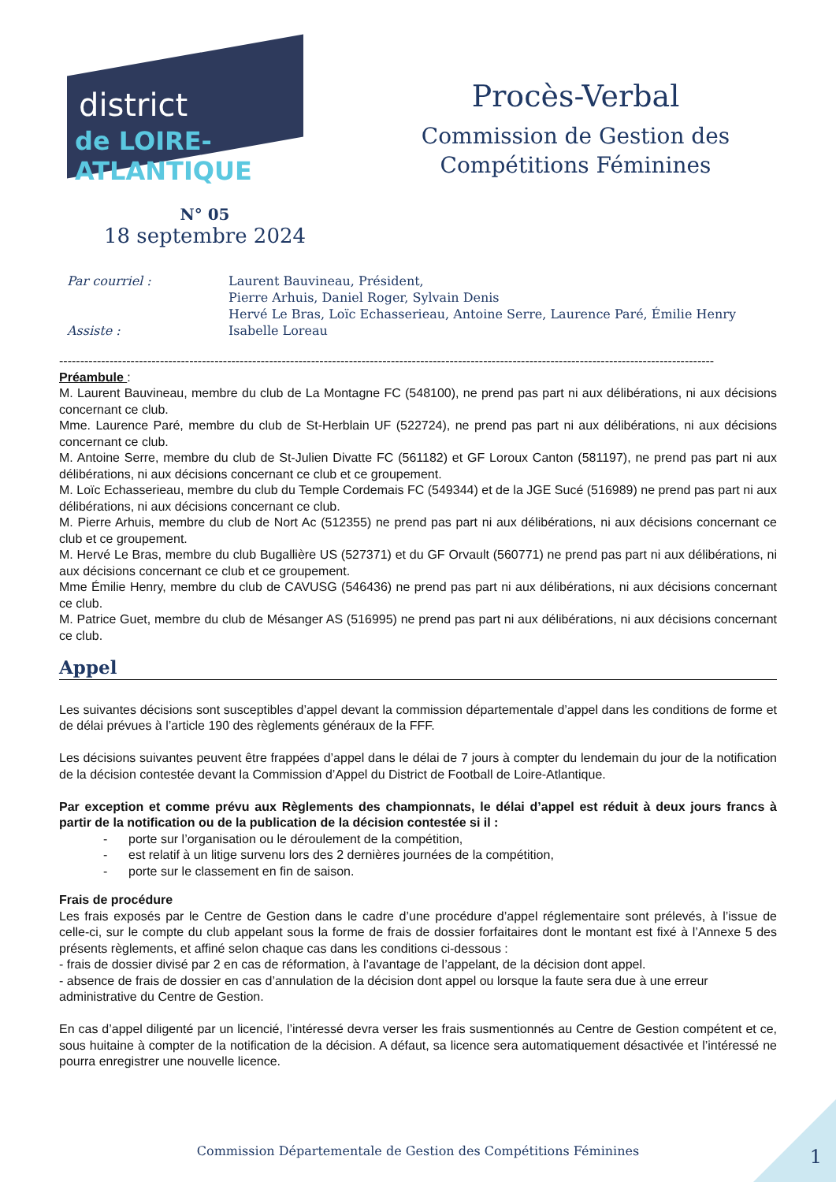district
de LOIRE-ATLANTIQUE
Procès-Verbal
Commission de Gestion des
Compétitions Féminines
N° 05
18 septembre 2024
Par courriel :
Laurent Bauvineau, Président,
Pierre Arhuis, Daniel Roger, Sylvain Denis
Hervé Le Bras, Loïc Echasserieau, Antoine Serre, Laurence Paré, Émilie Henry
Assiste :
Isabelle Loreau
------------------------------------------------------------------------------------------------------------------------------------------------------------
Préambule :
M. Laurent Bauvineau, membre du club de La Montagne FC (548100), ne prend pas part ni aux délibérations, ni aux décisions concernant ce club.
Mme. Laurence Paré, membre du club de St-Herblain UF (522724), ne prend pas part ni aux délibérations, ni aux décisions concernant ce club.
M. Antoine Serre, membre du club de St-Julien Divatte FC (561182) et GF Loroux Canton (581197), ne prend pas part ni aux délibérations, ni aux décisions concernant ce club et ce groupement.
M. Loïc Echasserieau, membre du club du Temple Cordemais FC (549344) et de la JGE Sucé (516989) ne prend pas part ni aux délibérations, ni aux décisions concernant ce club.
M. Pierre Arhuis, membre du club de Nort Ac (512355) ne prend pas part ni aux délibérations, ni aux décisions concernant ce club et ce groupement.
M. Hervé Le Bras, membre du club Bugallière US (527371) et du GF Orvault (560771) ne prend pas part ni aux délibérations, ni aux décisions concernant ce club et ce groupement.
Mme Émilie Henry, membre du club de CAVUSG (546436) ne prend pas part ni aux délibérations, ni aux décisions concernant ce club.
M. Patrice Guet, membre du club de Mésanger AS (516995) ne prend pas part ni aux délibérations, ni aux décisions concernant ce club.
Appel
Les suivantes décisions sont susceptibles d’appel devant la commission départementale d’appel dans les conditions de forme et de délai prévues à l’article 190 des règlements généraux de la FFF.
Les décisions suivantes peuvent être frappées d’appel dans le délai de 7 jours à compter du lendemain du jour de la notification de la décision contestée devant la Commission d’Appel du District de Football de Loire-Atlantique.
Par exception et comme prévu aux Règlements des championnats, le délai d’appel est réduit à deux jours francs à partir de la notification ou de la publication de la décision contestée si il :
- porte sur l’organisation ou le déroulement de la compétition,
- est relatif à un litige survenu lors des 2 dernières journées de la compétition,
- porte sur le classement en fin de saison.
Frais de procédure
Les frais exposés par le Centre de Gestion dans le cadre d’une procédure d’appel réglementaire sont prélevés, à l’issue de celle-ci, sur le compte du club appelant sous la forme de frais de dossier forfaitaires dont le montant est fixé à l’Annexe 5 des présents règlements, et affiné selon chaque cas dans les conditions ci-dessous :
- frais de dossier divisé par 2 en cas de réformation, à l’avantage de l’appelant, de la décision dont appel.
- absence de frais de dossier en cas d’annulation de la décision dont appel ou lorsque la faute sera due à une erreur administrative du Centre de Gestion.
En cas d’appel diligenté par un licencié, l’intéressé devra verser les frais susmentionnés au Centre de Gestion compétent et ce, sous huitaine à compter de la notification de la décision. A défaut, sa licence sera automatiquement désactivée et l’intéressé ne pourra enregistrer une nouvelle licence.
Commission Départementale de Gestion des Compétitions Féminines 1